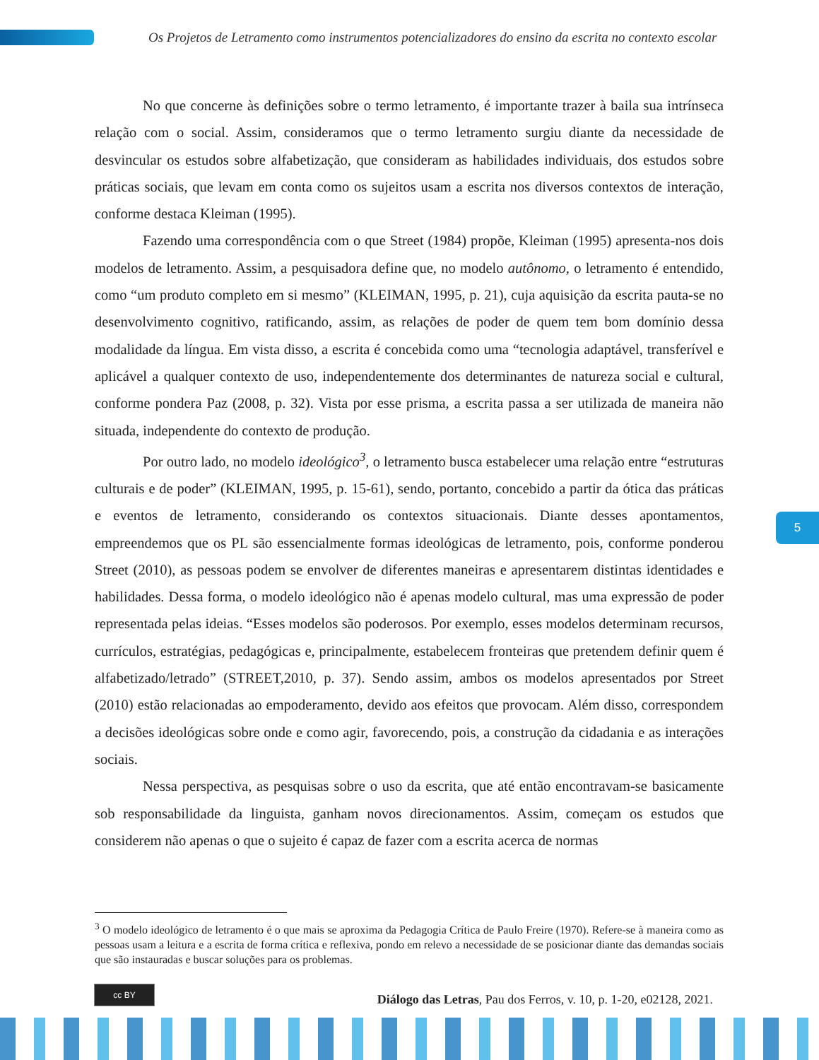Os Projetos de Letramento como instrumentos potencializadores do ensino da escrita no contexto escolar
No que concerne às definições sobre o termo letramento, é importante trazer à baila sua intrínseca relação com o social. Assim, consideramos que o termo letramento surgiu diante da necessidade de desvincular os estudos sobre alfabetização, que consideram as habilidades individuais, dos estudos sobre práticas sociais, que levam em conta como os sujeitos usam a escrita nos diversos contextos de interação, conforme destaca Kleiman (1995).
Fazendo uma correspondência com o que Street (1984) propõe, Kleiman (1995) apresenta-nos dois modelos de letramento. Assim, a pesquisadora define que, no modelo autônomo, o letramento é entendido, como “um produto completo em si mesmo” (KLEIMAN, 1995, p. 21), cuja aquisição da escrita pauta-se no desenvolvimento cognitivo, ratificando, assim, as relações de poder de quem tem bom domínio dessa modalidade da língua. Em vista disso, a escrita é concebida como uma “tecnologia adaptável, transferível e aplicável a qualquer contexto de uso, independentemente dos determinantes de natureza social e cultural, conforme pondera Paz (2008, p. 32). Vista por esse prisma, a escrita passa a ser utilizada de maneira não situada, independente do contexto de produção.
Por outro lado, no modelo ideológico<sup>3</sup>, o letramento busca estabelecer uma relação entre “estruturas culturais e de poder” (KLEIMAN, 1995, p. 15-61), sendo, portanto, concebido a partir da ótica das práticas e eventos de letramento, considerando os contextos situacionais. Diante desses apontamentos, empreendemos que os PL são essencialmente formas ideológicas de letramento, pois, conforme ponderou Street (2010), as pessoas podem se envolver de diferentes maneiras e apresentarem distintas identidades e habilidades. Dessa forma, o modelo ideológico não é apenas modelo cultural, mas uma expressão de poder representada pelas ideias. “Esses modelos são poderosos. Por exemplo, esses modelos determinam recursos, currículos, estratégias, pedagógicas e, principalmente, estabelecem fronteiras que pretendem definir quem é alfabetizado/letrado” (STREET,2010, p. 37). Sendo assim, ambos os modelos apresentados por Street (2010) estão relacionadas ao empoderamento, devido aos efeitos que provocam. Além disso, correspondem a decisões ideológicas sobre onde e como agir, favorecendo, pois, a construção da cidadania e as interações sociais.
Nessa perspectiva, as pesquisas sobre o uso da escrita, que até então encontravam-se basicamente sob responsabilidade da linguista, ganham novos direcionamentos. Assim, começam os estudos que considerem não apenas o que o sujeito é capaz de fazer com a escrita acerca de normas
5
<sup>3</sup> O modelo ideológico de letramento é o que mais se aproxima da Pedagogia Crítica de Paulo Freire (1970). Refere-se à maneira como as pessoas usam a leitura e a escrita de forma crítica e reflexiva, pondo em relevo a necessidade de se posicionar diante das demandas sociais que são instauradas e buscar soluções para os problemas.
cc BY
Diálogo das Letras, Pau dos Ferros, v. 10, p. 1-20, e02128, 2021.